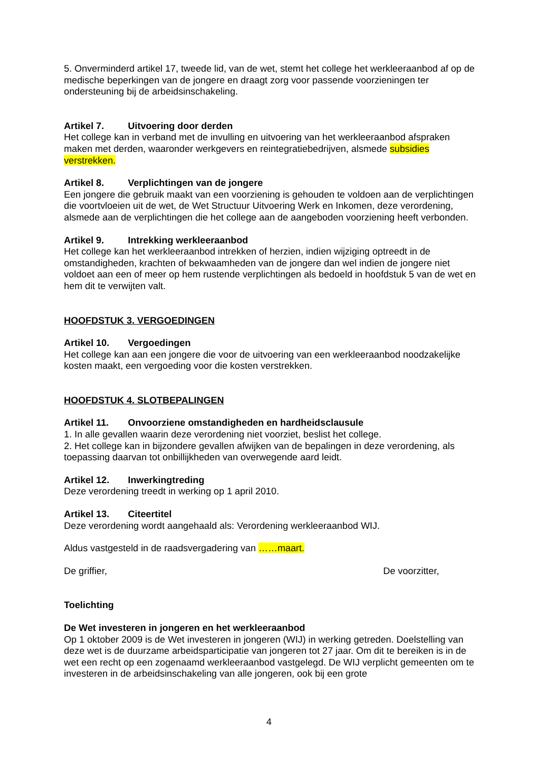5. Onverminderd artikel 17, tweede lid, van de wet, stemt het college het werkleeraanbod af op de medische beperkingen van de jongere en draagt zorg voor passende voorzieningen ter ondersteuning bij de arbeidsinschakeling.
Artikel 7. Uitvoering door derden
Het college kan in verband met de invulling en uitvoering van het werkleeraanbod afspraken maken met derden, waaronder werkgevers en reintegratiebedrijven, alsmede subsidies verstrekken.
Artikel 8. Verplichtingen van de jongere
Een jongere die gebruik maakt van een voorziening is gehouden te voldoen aan de verplichtingen die voortvloeien uit de wet, de Wet Structuur Uitvoering Werk en Inkomen, deze verordening, alsmede aan de verplichtingen die het college aan de aangeboden voorziening heeft verbonden.
Artikel 9. Intrekking werkleeraanbod
Het college kan het werkleeraanbod intrekken of herzien, indien wijziging optreedt in de omstandigheden, krachten of bekwaamheden van de jongere dan wel indien de jongere niet voldoet aan een of meer op hem rustende verplichtingen als bedoeld in hoofdstuk 5 van de wet en hem dit te verwijten valt.
HOOFDSTUK 3. VERGOEDINGEN
Artikel 10. Vergoedingen
Het college kan aan een jongere die voor de uitvoering van een werkleeraanbod noodzakelijke kosten maakt, een vergoeding voor die kosten verstrekken.
HOOFDSTUK 4. SLOTBEPALINGEN
Artikel 11. Onvoorziene omstandigheden en hardheidsclausule
1. In alle gevallen waarin deze verordening niet voorziet, beslist het college.
2. Het college kan in bijzondere gevallen afwijken van de bepalingen in deze verordening, als toepassing daarvan tot onbillijkheden van overwegende aard leidt.
Artikel 12. Inwerkingtreding
Deze verordening treedt in werking op 1 april 2010.
Artikel 13. Citeertitel
Deze verordening wordt aangehaald als: Verordening werkleeraanbod WIJ.
Aldus vastgesteld in de raadsvergadering van ……maart.
De griffier, De voorzitter,
Toelichting
De Wet investeren in jongeren en het werkleeraanbod
Op 1 oktober 2009 is de Wet investeren in jongeren (WIJ) in werking getreden. Doelstelling van deze wet is de duurzame arbeidsparticipatie van jongeren tot 27 jaar. Om dit te bereiken is in de wet een recht op een zogenaamd werkleeraanbod vastgelegd. De WIJ verplicht gemeenten om te investeren in de arbeidsinschakeling van alle jongeren, ook bij een grote
4